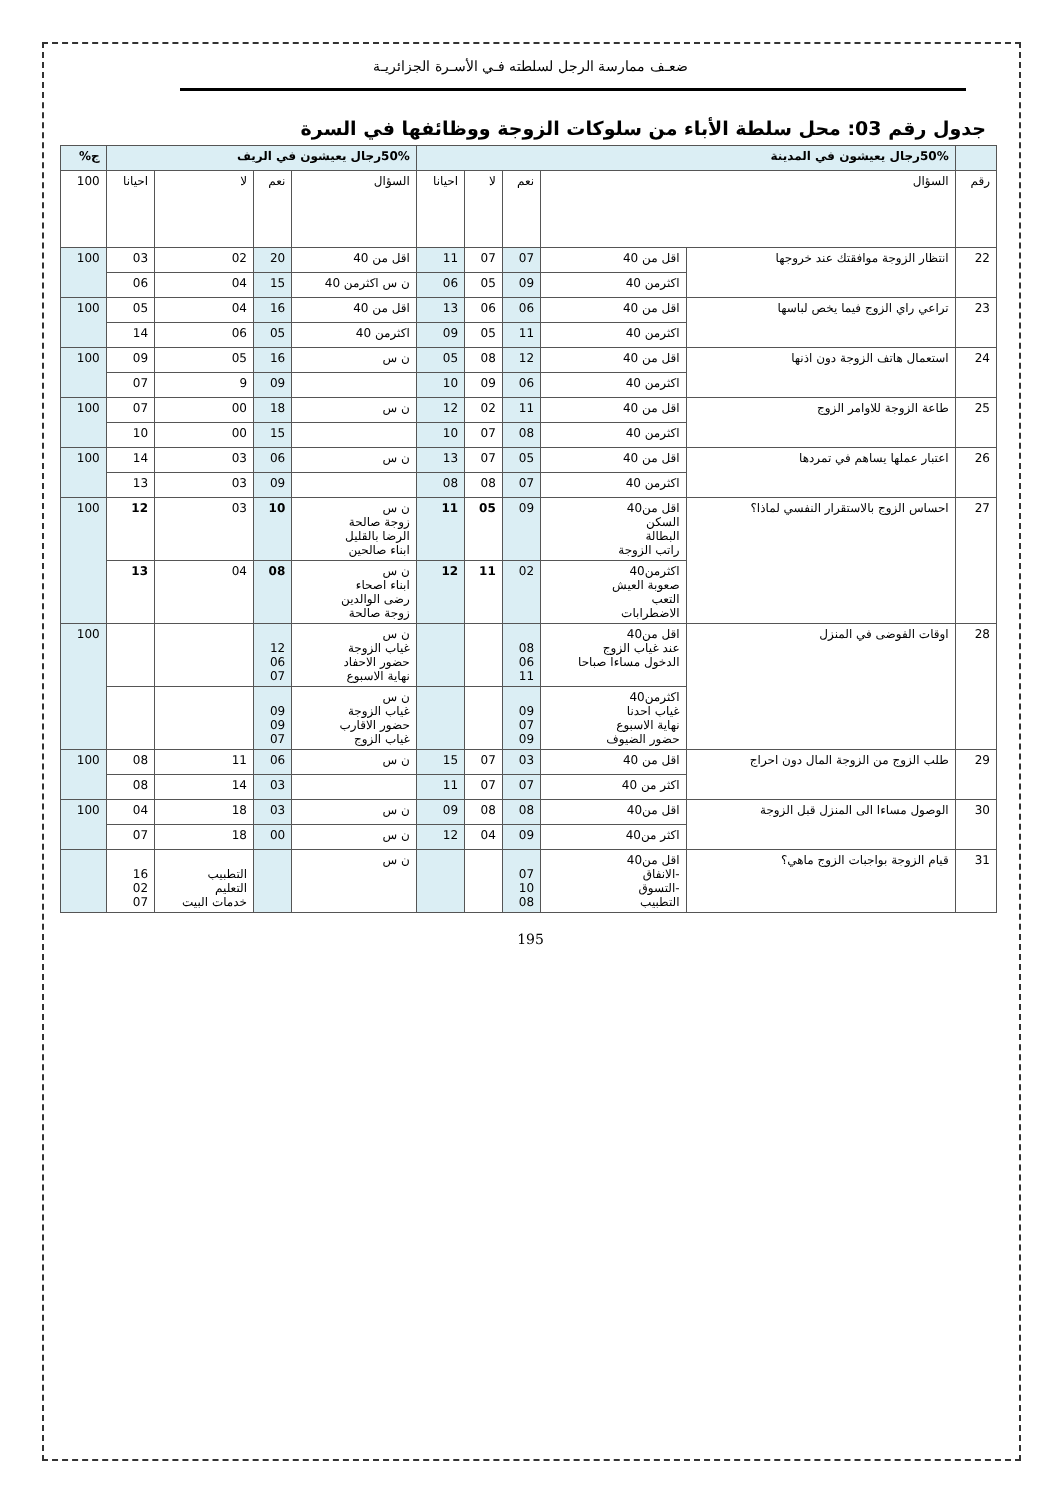ضعـف ممارسة الرجل لسلطته فـي الأسـرة الجزائريـة
جدول رقم 03: محل سلطة الأباء من سلوكات الزوجة ووظائفها في السرة
| | 50%رجال يعيشون في المدينة | | | | | 50%رجال يعيشون في الريف | | | | ج% |
| --- | --- | --- | --- | --- | --- | --- | --- | --- | --- | --- |
| رقم | السؤال | | نعم | لا | احيانا | السؤال | نعم | لا | احيانا | 100 |
| 22 | انتظار الزوجة موافقتك عند خروجها | اقل من 40 | 07 | 07 | 11 | اقل من 40 | 20 | 02 | 03 | 100 |
| | | اكثرمن 40 | 09 | 05 | 06 | ن س اكثرمن 40 | 15 | 04 | 06 | |
| 23 | تراعي راي الزوج فيما يخص لباسها | اقل من 40 | 06 | 06 | 13 | اقل من 40 | 16 | 04 | 05 | 100 |
| | | اكثرمن 40 | 11 | 05 | 09 | اكثرمن 40 | 05 | 06 | 14 | |
| 24 | استعمال هاتف الزوجة دون اذنها | اقل من 40 | 12 | 08 | 05 | ن س | 16 | 05 | 09 | 100 |
| | | اكثرمن 40 | 06 | 09 | 10 | | 09 | 9 | 07 | |
| 25 | طاعة الزوجة للاوامر الزوج | اقل من 40 | 11 | 02 | 12 | ن س | 18 | 00 | 07 | 100 |
| | | اكثرمن 40 | 08 | 07 | 10 | | 15 | 00 | 10 | |
| 26 | اعتبار عملها يساهم في تمردها | اقل من 40 | 05 | 07 | 13 | ن س | 06 | 03 | 14 | 100 |
| | | اكثرمن 40 | 07 | 08 | 08 | | 09 | 03 | 13 | |
| 27 | احساس الزوج بالاستقرار النفسي لماذا؟ | اقل من40 السكن البطالة راتب الزوجة | 09 | 05 | 11 | ن س زوجة صالحة الرضا بالقليل ابناء صالحين | 10 | 03 | 12 | 100 |
| | | اكثرمن40 صعوبة العيش التعب الاضطرابات | 02 | 11 | 12 | ن س ابناء اصحاء رضى الوالدين زوجة صالحة | 08 | 04 | 13 | |
| 28 | اوقات الفوضى في المنزل | اقل من40 عند غياب الزوج الدخول مساءا صباحا | 08 06 11 | | | ن س غياب الزوجة حضور الاحفاد نهاية الاسبوع | 12 06 07 | | | 100 |
| | | اكثرمن40 غياب احدنا نهاية الاسبوع حضور الضيوف | 09 07 09 | | | ن س غياب الزوجة حضور الاقارب غياب الزوج | 09 09 07 | | | |
| 29 | طلب الزوج من الزوجة المال دون احراج | اقل من 40 | 03 | 07 | 15 | ن س | 06 | 11 | 08 | 100 |
| | | اكثر من 40 | 07 | 07 | 11 | | 03 | 14 | 08 | |
| 30 | الوصول مساءا الى المنزل قبل الزوجة | اقل من40 | 08 | 08 | 09 | ن س | 03 | 18 | 04 | 100 |
| | | اكثر من40 | 09 | 04 | 12 | ن س | 00 | 18 | 07 | |
| 31 | قيام الزوجة بواجبات الزوج ماهي؟ | اقل من40 -الانفاق -التسوق التطبيب | 07 10 08 | | | ن س | | التطبيب التعليم خدمات البيت | 16 02 07 | |
195